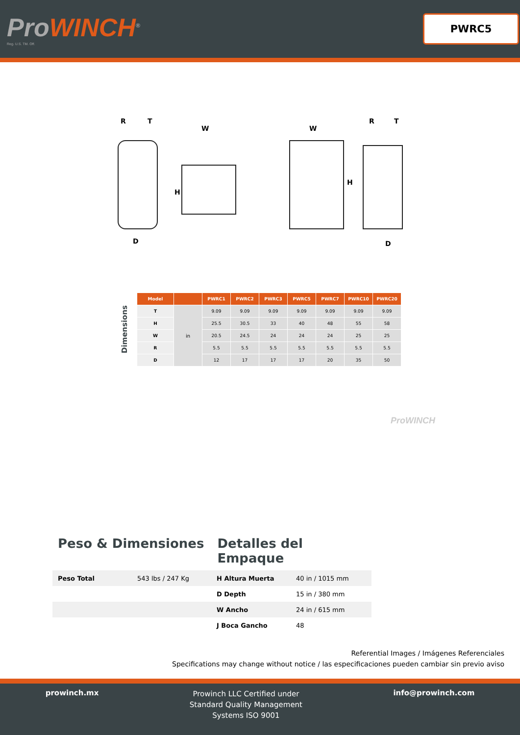ProWINCH<sup>®</sup>
Reg. U.S. TM. Off.
PWRC5
R
T
D
W
H
W
H
R
T
D
Dimensions
| Model | | PWRC1 | PWRC2 | PWRC3 | PWRC5 | PWRC7 | PWRC10 | PWRC20 |
| --- | --- | --- | --- | --- | --- | --- | --- | --- |
| T | in | 9.09 | 9.09 | 9.09 | 9.09 | 9.09 | 9.09 | 9.09 |
| H | | 25.5 | 30.5 | 33 | 40 | 48 | 55 | 58 |
| W | | 20.5 | 24.5 | 24 | 24 | 24 | 25 | 25 |
| R | | 5.5 | 5.5 | 5.5 | 5.5 | 5.5 | 5.5 | 5.5 |
| D | | 12 | 17 | 17 | 17 | 20 | 35 | 50 |
ProWINCH
Peso & Dimensiones Detalles del Empaque
Peso Total 543 lbs / 247 Kg H Altura Muerta 40 in / 1015 mm
D Depth 15 in / 380 mm
W Ancho 24 in / 615 mm
J Boca Gancho 48
Referential Images / Imágenes Referenciales
Specifications may change without notice / las especificaciones pueden cambiar sin previo aviso
prowinch.mx
Prowinch LLC Certified under
Standard Quality Management
Systems ISO 9001
info@prowinch.com